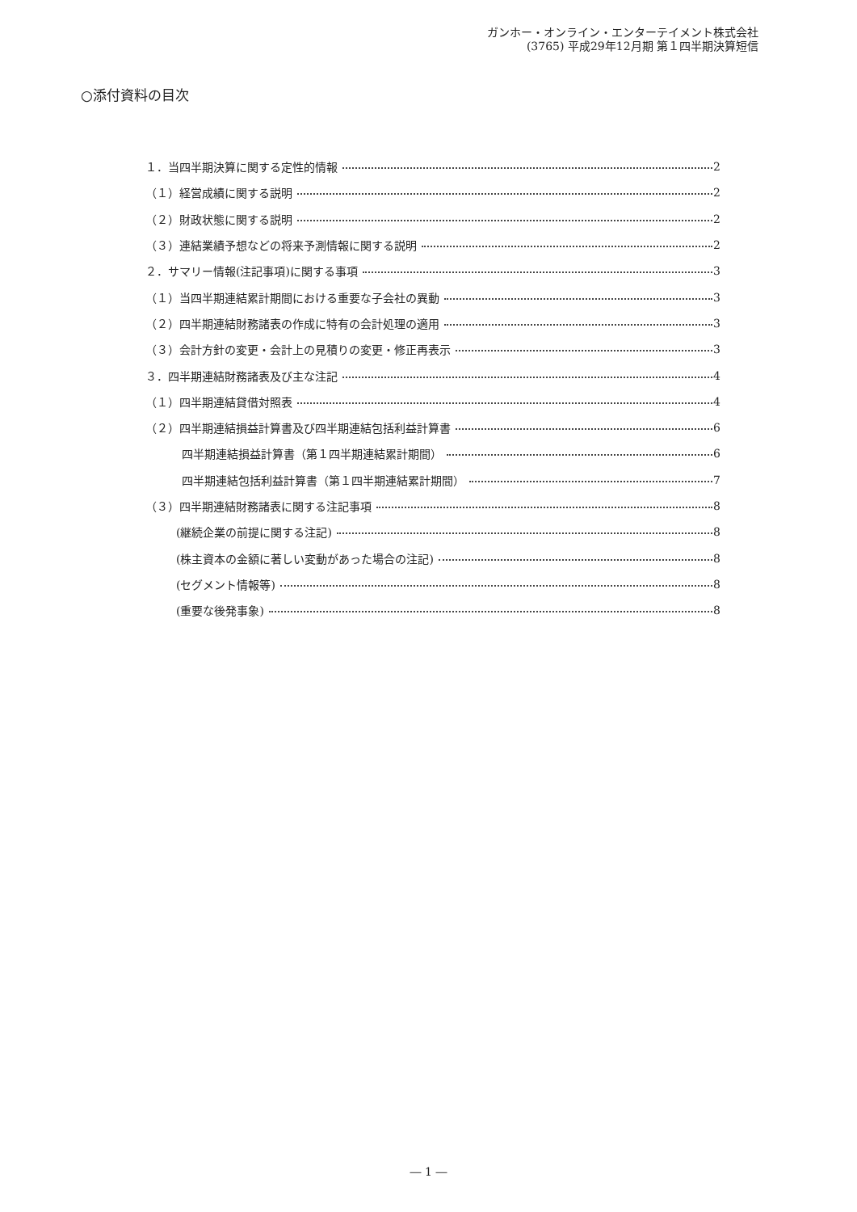ガンホー・オンライン・エンターテイメント株式会社
(3765) 平成29年12月期 第１四半期決算短信
○添付資料の目次
１．当四半期決算に関する定性的情報 2
（１）経営成績に関する説明 2
（２）財政状態に関する説明 2
（３）連結業績予想などの将来予測情報に関する説明 2
２．サマリー情報(注記事項)に関する事項 3
（１）当四半期連結累計期間における重要な子会社の異動 3
（２）四半期連結財務諸表の作成に特有の会計処理の適用 3
（３）会計方針の変更・会計上の見積りの変更・修正再表示 3
３．四半期連結財務諸表及び主な注記 4
（１）四半期連結貸借対照表 4
（２）四半期連結損益計算書及び四半期連結包括利益計算書 6
四半期連結損益計算書（第１四半期連結累計期間） 6
四半期連結包括利益計算書（第１四半期連結累計期間） 7
（３）四半期連結財務諸表に関する注記事項 8
(継続企業の前提に関する注記) 8
(株主資本の金額に著しい変動があった場合の注記) 8
(セグメント情報等) 8
(重要な後発事象) 8
― 1 ―